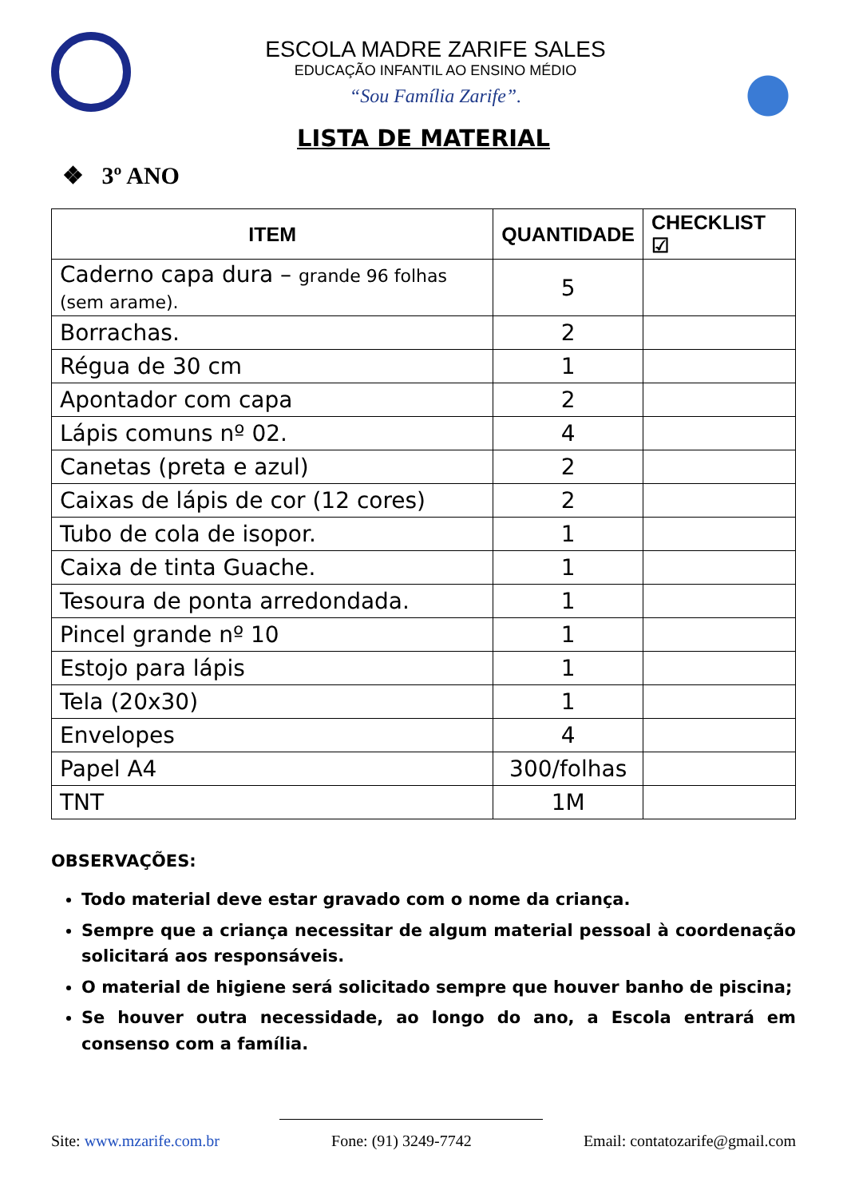ESCOLA MADRE ZARIFE SALES
EDUCAÇÃO INFANTIL AO ENSINO MÉDIO
“Sou Família Zarife”.
LISTA DE MATERIAL
❖ 3º ANO
| ITEM | QUANTIDADE | CHECKLIST ☑ |
| --- | --- | --- |
| Caderno capa dura – grande 96 folhas (sem arame). | 5 | |
| Borrachas. | 2 | |
| Régua de 30 cm | 1 | |
| Apontador com capa | 2 | |
| Lápis comuns nº 02. | 4 | |
| Canetas (preta e azul) | 2 | |
| Caixas de lápis de cor (12 cores) | 2 | |
| Tubo de cola de isopor. | 1 | |
| Caixa de tinta Guache. | 1 | |
| Tesoura de ponta arredondada. | 1 | |
| Pincel grande nº 10 | 1 | |
| Estojo para lápis | 1 | |
| Tela (20x30) | 1 | |
| Envelopes | 4 | |
| Papel A4 | 300/folhas | |
| TNT | 1M | |
OBSERVAÇÕES:
Todo material deve estar gravado com o nome da criança.
Sempre que a criança necessitar de algum material pessoal à coordenação solicitará aos responsáveis.
O material de higiene será solicitado sempre que houver banho de piscina;
Se houver outra necessidade, ao longo do ano, a Escola entrará em consenso com a família.
Site: www.mzarife.com.br Fone: (91) 3249-7742 Email: contatozarife@gmail.com